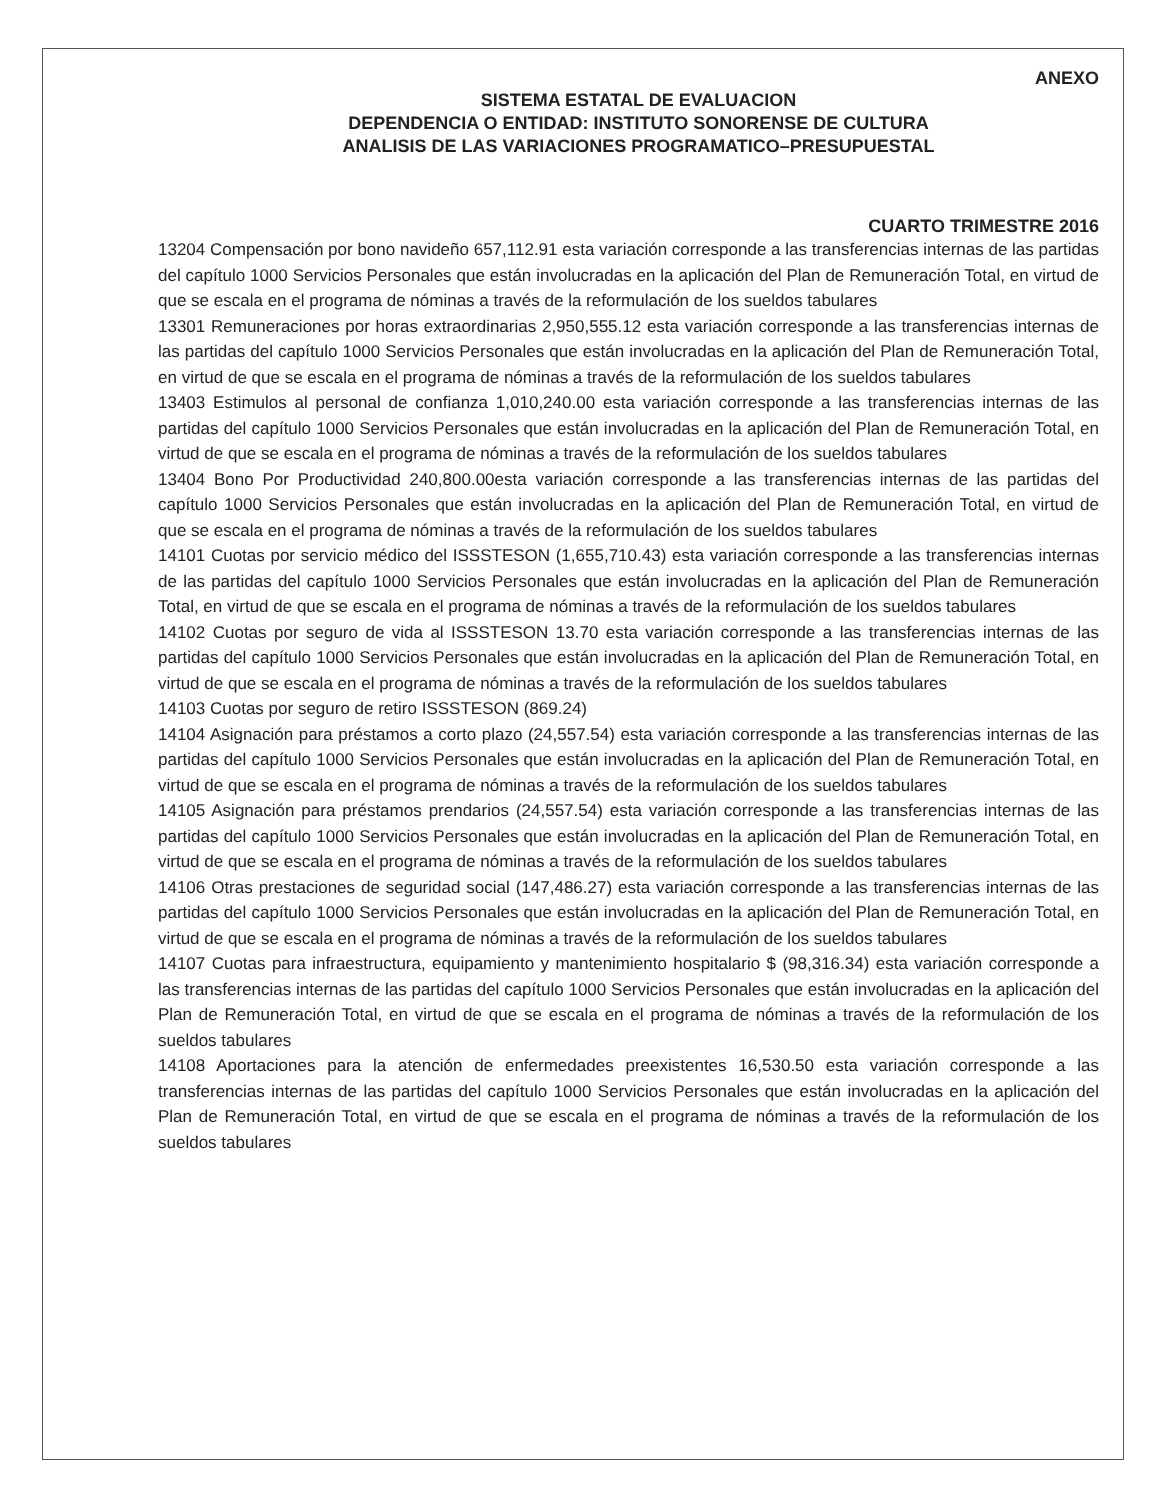ANEXO
SISTEMA ESTATAL DE EVALUACION
DEPENDENCIA O ENTIDAD: INSTITUTO SONORENSE DE CULTURA
ANALISIS DE LAS VARIACIONES PROGRAMATICO–PRESUPUESTAL
CUARTO TRIMESTRE 2016
13204 Compensación por bono navideño 657,112.91 esta variación corresponde a las transferencias internas de las partidas del capítulo 1000 Servicios Personales que están involucradas en la aplicación del Plan de Remuneración Total, en virtud de que se escala en el programa de nóminas a través de la reformulación de los sueldos tabulares
13301 Remuneraciones por horas extraordinarias 2,950,555.12 esta variación corresponde a las transferencias internas de las partidas del capítulo 1000 Servicios Personales que están involucradas en la aplicación del Plan de Remuneración Total, en virtud de que se escala en el programa de nóminas a través de la reformulación de los sueldos tabulares
13403 Estimulos al personal de confianza 1,010,240.00 esta variación corresponde a las transferencias internas de las partidas del capítulo 1000 Servicios Personales que están involucradas en la aplicación del Plan de Remuneración Total, en virtud de que se escala en el programa de nóminas a través de la reformulación de los sueldos tabulares
13404 Bono Por Productividad 240,800.00esta variación corresponde a las transferencias internas de las partidas del capítulo 1000 Servicios Personales que están involucradas en la aplicación del Plan de Remuneración Total, en virtud de que se escala en el programa de nóminas a través de la reformulación de los sueldos tabulares
14101 Cuotas por servicio médico del ISSSTESON (1,655,710.43) esta variación corresponde a las transferencias internas de las partidas del capítulo 1000 Servicios Personales que están involucradas en la aplicación del Plan de Remuneración Total, en virtud de que se escala en el programa de nóminas a través de la reformulación de los sueldos tabulares
14102 Cuotas por seguro de vida al ISSSTESON 13.70 esta variación corresponde a las transferencias internas de las partidas del capítulo 1000 Servicios Personales que están involucradas en la aplicación del Plan de Remuneración Total, en virtud de que se escala en el programa de nóminas a través de la reformulación de los sueldos tabulares
14103 Cuotas por seguro de retiro ISSSTESON (869.24)
14104 Asignación para préstamos a corto plazo (24,557.54) esta variación corresponde a las transferencias internas de las partidas del capítulo 1000 Servicios Personales que están involucradas en la aplicación del Plan de Remuneración Total, en virtud de que se escala en el programa de nóminas a través de la reformulación de los sueldos tabulares
14105 Asignación para préstamos prendarios (24,557.54) esta variación corresponde a las transferencias internas de las partidas del capítulo 1000 Servicios Personales que están involucradas en la aplicación del Plan de Remuneración Total, en virtud de que se escala en el programa de nóminas a través de la reformulación de los sueldos tabulares
14106 Otras prestaciones de seguridad social (147,486.27) esta variación corresponde a las transferencias internas de las partidas del capítulo 1000 Servicios Personales que están involucradas en la aplicación del Plan de Remuneración Total, en virtud de que se escala en el programa de nóminas a través de la reformulación de los sueldos tabulares
14107 Cuotas para infraestructura, equipamiento y mantenimiento hospitalario $ (98,316.34) esta variación corresponde a las transferencias internas de las partidas del capítulo 1000 Servicios Personales que están involucradas en la aplicación del Plan de Remuneración Total, en virtud de que se escala en el programa de nóminas a través de la reformulación de los sueldos tabulares
14108 Aportaciones para la atención de enfermedades preexistentes 16,530.50 esta variación corresponde a las transferencias internas de las partidas del capítulo 1000 Servicios Personales que están involucradas en la aplicación del Plan de Remuneración Total, en virtud de que se escala en el programa de nóminas a través de la reformulación de los sueldos tabulares